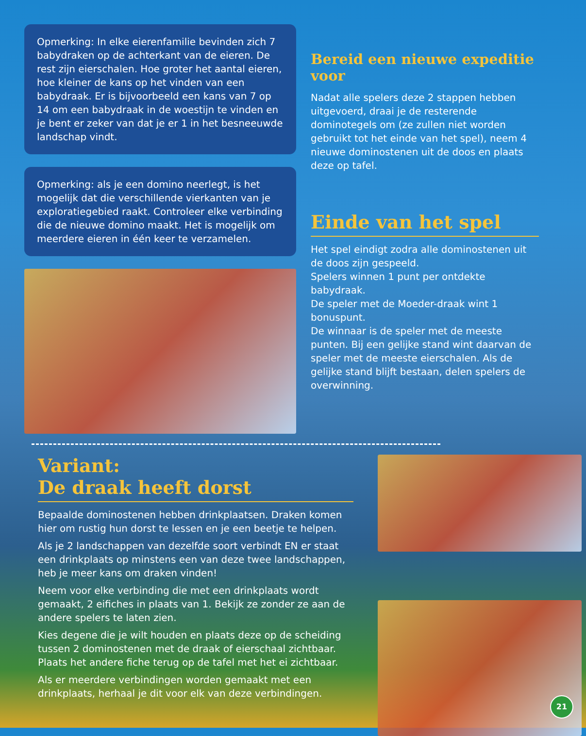Opmerking: In elke eierenfamilie bevinden zich 7 babydraken op de achterkant van de eieren. De rest zijn eierschalen. Hoe groter het aantal eieren, hoe kleiner de kans op het vinden van een babydraak. Er is bijvoorbeeld een kans van 7 op 14 om een babydraak in de woestijn te vinden en je bent er zeker van dat je er 1 in het besneeuwde landschap vindt.
Opmerking: als je een domino neerlegt, is het mogelijk dat die verschillende vierkanten van je exploratiegebied raakt. Controleer elke verbinding die de nieuwe domino maakt. Het is mogelijk om meerdere eieren in één keer te verzamelen.
Bereid een nieuwe expeditie voor
Nadat alle spelers deze 2 stappen hebben uitgevoerd, draai je de resterende dominotegels om (ze zullen niet worden gebruikt tot het einde van het spel), neem 4 nieuwe dominostenen uit de doos en plaats deze op tafel.
Einde van het spel
Het spel eindigt zodra alle dominostenen uit de doos zijn gespeeld.
Spelers winnen 1 punt per ontdekte babydraak.
De speler met de Moeder-draak wint 1 bonuspunt.
De winnaar is de speler met de meeste punten. Bij een gelijke stand wint daarvan de speler met de meeste eierschalen. Als de gelijke stand blijft bestaan, delen spelers de overwinning.
Variant:
De draak heeft dorst
Bepaalde dominostenen hebben drinkplaatsen. Draken komen hier om rustig hun dorst te lessen en je een beetje te helpen.
Als je 2 landschappen van dezelfde soort verbindt EN er staat een drinkplaats op minstens een van deze twee landschappen, heb je meer kans om draken vinden!
Neem voor elke verbinding die met een drinkplaats wordt gemaakt, 2 eifiches in plaats van 1. Bekijk ze zonder ze aan de andere spelers te laten zien.
Kies degene die je wilt houden en plaats deze op de scheiding tussen 2 dominostenen met de draak of eierschaal zichtbaar. Plaats het andere fiche terug op de tafel met het ei zichtbaar.
Als er meerdere verbindingen worden gemaakt met een drinkplaats, herhaal je dit voor elk van deze verbindingen.
21